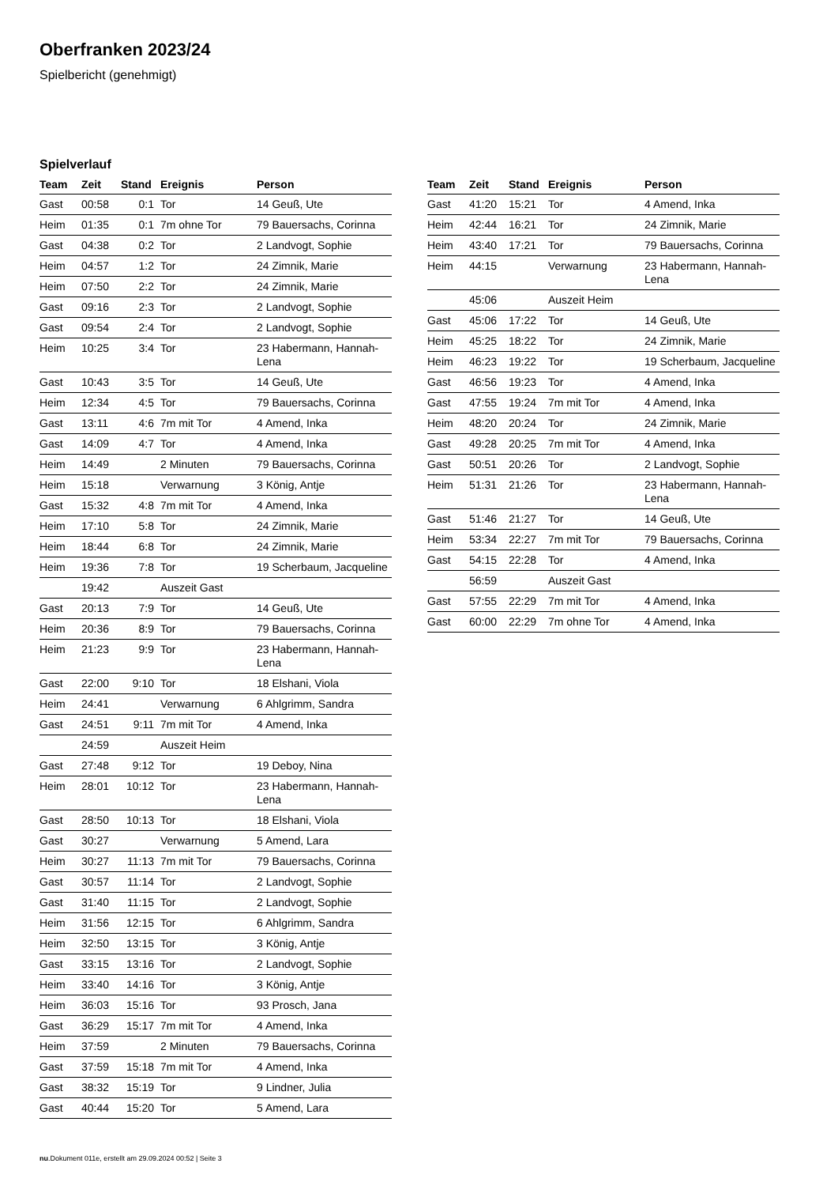Oberfranken 2023/24
Spielbericht (genehmigt)
Spielverlauf
| Team | Zeit | Stand | Ereignis | Person |
| --- | --- | --- | --- | --- |
| Gast | 00:58 | 0:1 | Tor | 14 Geuß, Ute |
| Heim | 01:35 | 0:1 | 7m ohne Tor | 79 Bauersachs, Corinna |
| Gast | 04:38 | 0:2 | Tor | 2 Landvogt, Sophie |
| Heim | 04:57 | 1:2 | Tor | 24 Zimnik, Marie |
| Heim | 07:50 | 2:2 | Tor | 24 Zimnik, Marie |
| Gast | 09:16 | 2:3 | Tor | 2 Landvogt, Sophie |
| Gast | 09:54 | 2:4 | Tor | 2 Landvogt, Sophie |
| Heim | 10:25 | 3:4 | Tor | 23 Habermann, Hannah- Lena |
| Gast | 10:43 | 3:5 | Tor | 14 Geuß, Ute |
| Heim | 12:34 | 4:5 | Tor | 79 Bauersachs, Corinna |
| Gast | 13:11 | 4:6 | 7m mit Tor | 4 Amend, Inka |
| Gast | 14:09 | 4:7 | Tor | 4 Amend, Inka |
| Heim | 14:49 | | 2 Minuten | 79 Bauersachs, Corinna |
| Heim | 15:18 | | Verwarnung | 3 König, Antje |
| Gast | 15:32 | 4:8 | 7m mit Tor | 4 Amend, Inka |
| Heim | 17:10 | 5:8 | Tor | 24 Zimnik, Marie |
| Heim | 18:44 | 6:8 | Tor | 24 Zimnik, Marie |
| Heim | 19:36 | 7:8 | Tor | 19 Scherbaum, Jacqueline |
| | 19:42 | | Auszeit Gast | |
| Gast | 20:13 | 7:9 | Tor | 14 Geuß, Ute |
| Heim | 20:36 | 8:9 | Tor | 79 Bauersachs, Corinna |
| Heim | 21:23 | 9:9 | Tor | 23 Habermann, Hannah- Lena |
| Gast | 22:00 | 9:10 | Tor | 18 Elshani, Viola |
| Heim | 24:41 | | Verwarnung | 6 Ahlgrimm, Sandra |
| Gast | 24:51 | 9:11 | 7m mit Tor | 4 Amend, Inka |
| | 24:59 | | Auszeit Heim | |
| Gast | 27:48 | 9:12 | Tor | 19 Deboy, Nina |
| Heim | 28:01 | 10:12 | Tor | 23 Habermann, Hannah- Lena |
| Gast | 28:50 | 10:13 | Tor | 18 Elshani, Viola |
| Gast | 30:27 | | Verwarnung | 5 Amend, Lara |
| Heim | 30:27 | 11:13 | 7m mit Tor | 79 Bauersachs, Corinna |
| Gast | 30:57 | 11:14 | Tor | 2 Landvogt, Sophie |
| Gast | 31:40 | 11:15 | Tor | 2 Landvogt, Sophie |
| Heim | 31:56 | 12:15 | Tor | 6 Ahlgrimm, Sandra |
| Heim | 32:50 | 13:15 | Tor | 3 König, Antje |
| Gast | 33:15 | 13:16 | Tor | 2 Landvogt, Sophie |
| Heim | 33:40 | 14:16 | Tor | 3 König, Antje |
| Heim | 36:03 | 15:16 | Tor | 93 Prosch, Jana |
| Gast | 36:29 | 15:17 | 7m mit Tor | 4 Amend, Inka |
| Heim | 37:59 | | 2 Minuten | 79 Bauersachs, Corinna |
| Gast | 37:59 | 15:18 | 7m mit Tor | 4 Amend, Inka |
| Gast | 38:32 | 15:19 | Tor | 9 Lindner, Julia |
| Gast | 40:44 | 15:20 | Tor | 5 Amend, Lara |
| Team | Zeit | Stand | Ereignis | Person |
| --- | --- | --- | --- | --- |
| Gast | 41:20 | 15:21 | Tor | 4 Amend, Inka |
| Heim | 42:44 | 16:21 | Tor | 24 Zimnik, Marie |
| Heim | 43:40 | 17:21 | Tor | 79 Bauersachs, Corinna |
| Heim | 44:15 | | Verwarnung | 23 Habermann, Hannah- Lena |
| | 45:06 | | Auszeit Heim | |
| Gast | 45:06 | 17:22 | Tor | 14 Geuß, Ute |
| Heim | 45:25 | 18:22 | Tor | 24 Zimnik, Marie |
| Heim | 46:23 | 19:22 | Tor | 19 Scherbaum, Jacqueline |
| Gast | 46:56 | 19:23 | Tor | 4 Amend, Inka |
| Gast | 47:55 | 19:24 | 7m mit Tor | 4 Amend, Inka |
| Heim | 48:20 | 20:24 | Tor | 24 Zimnik, Marie |
| Gast | 49:28 | 20:25 | 7m mit Tor | 4 Amend, Inka |
| Gast | 50:51 | 20:26 | Tor | 2 Landvogt, Sophie |
| Heim | 51:31 | 21:26 | Tor | 23 Habermann, Hannah- Lena |
| Gast | 51:46 | 21:27 | Tor | 14 Geuß, Ute |
| Heim | 53:34 | 22:27 | 7m mit Tor | 79 Bauersachs, Corinna |
| Gast | 54:15 | 22:28 | Tor | 4 Amend, Inka |
| | 56:59 | | Auszeit Gast | |
| Gast | 57:55 | 22:29 | 7m mit Tor | 4 Amend, Inka |
| Gast | 60:00 | 22:29 | 7m ohne Tor | 4 Amend, Inka |
nu.Dokument 011e, erstellt am 29.09.2024 00:52 | Seite 3